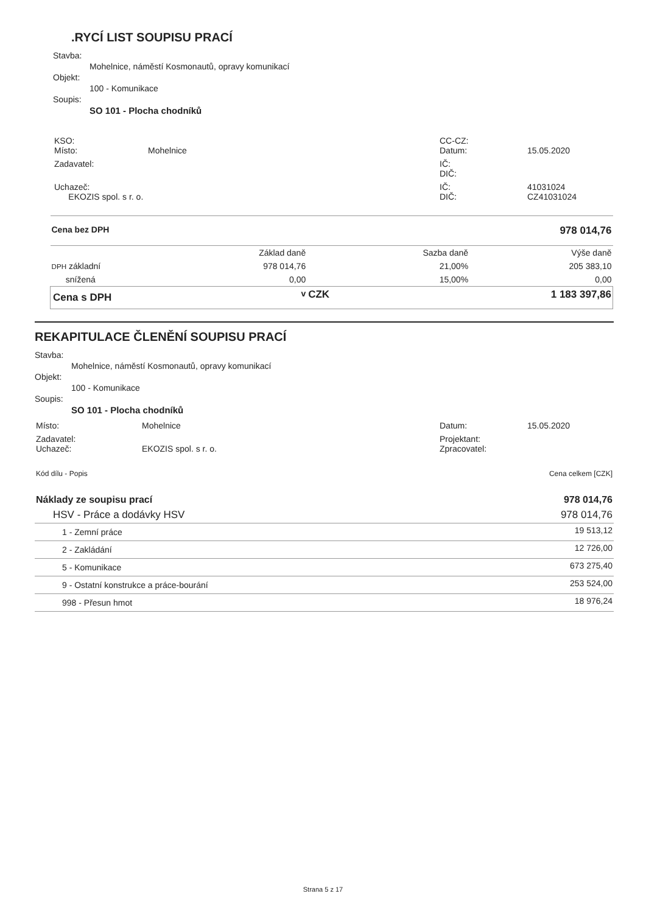.RYCÍ LIST SOUPISU PRACÍ
Stavba:
Mohelnice, náměstí Kosmonautů, opravy komunikací
Objekt:
100 - Komunikace
Soupis:
SO 101 - Plocha chodníků
| KSO: Místo: | Mohelnice | CC-CZ: Datum: | 15.05.2020 |
| Zadavatel: | | IČ: DIČ: | |
| Uchazeč: EKOZIS spol. s r. o. | | IČ: DIČ: | 41031024 CZ41031024 |
| Cena bez DPH | | | 978 014,76 | |
| | Základ daně | | Sazba daně | Výše daně |
| DPH základní | 978 014,76 | | 21,00% | 205 383,10 |
| snížená | 0,00 | | 15,00% | 0,00 |
| Cena s DPH | v | CZK | | 1 183 397,86 |
REKAPITULACE ČLENĚNÍ SOUPISU PRACÍ
Stavba:
Mohelnice, náměstí Kosmonautů, opravy komunikací
Objekt:
100 - Komunikace
Soupis:
SO 101 - Plocha chodníků
| Místo: | Mohelnice | Datum: | 15.05.2020 |
| Zadavatel: Uchazeč: | EKOZIS spol. s r. o. | Projektant: Zpracovatel: | |
| Kód dílu - Popis | Cena celkem [CZK] |
| Náklady ze soupisu prací | 978 014,76 |
| HSV - Práce a dodávky HSV | 978 014,76 |
| 1 - Zemní práce | 19 513,12 |
| 2 - Zakládání | 12 726,00 |
| 5 - Komunikace | 673 275,40 |
| 9 - Ostatní konstrukce a práce-bourání | 253 524,00 |
| 998 - Přesun hmot | 18 976,24 |
Strana 5 z 17